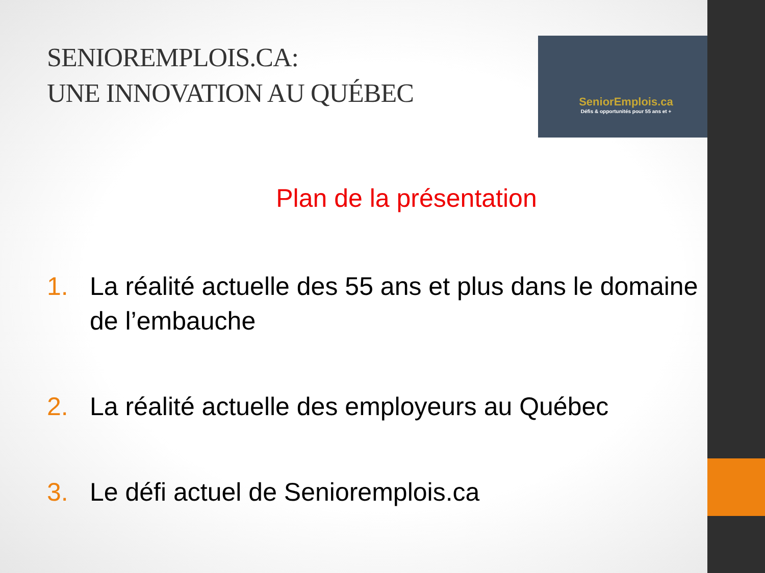SENIOREMPLOIS.CA:
UNE INNOVATION AU QUÉBEC
SeniorEmplois.ca
Défis & opportunités pour 55 ans et +
Plan de la présentation
1. La réalité actuelle des 55 ans et plus dans le domaine de l’embauche
2. La réalité actuelle des employeurs au Québec
3. Le défi actuel de Senioremplois.ca